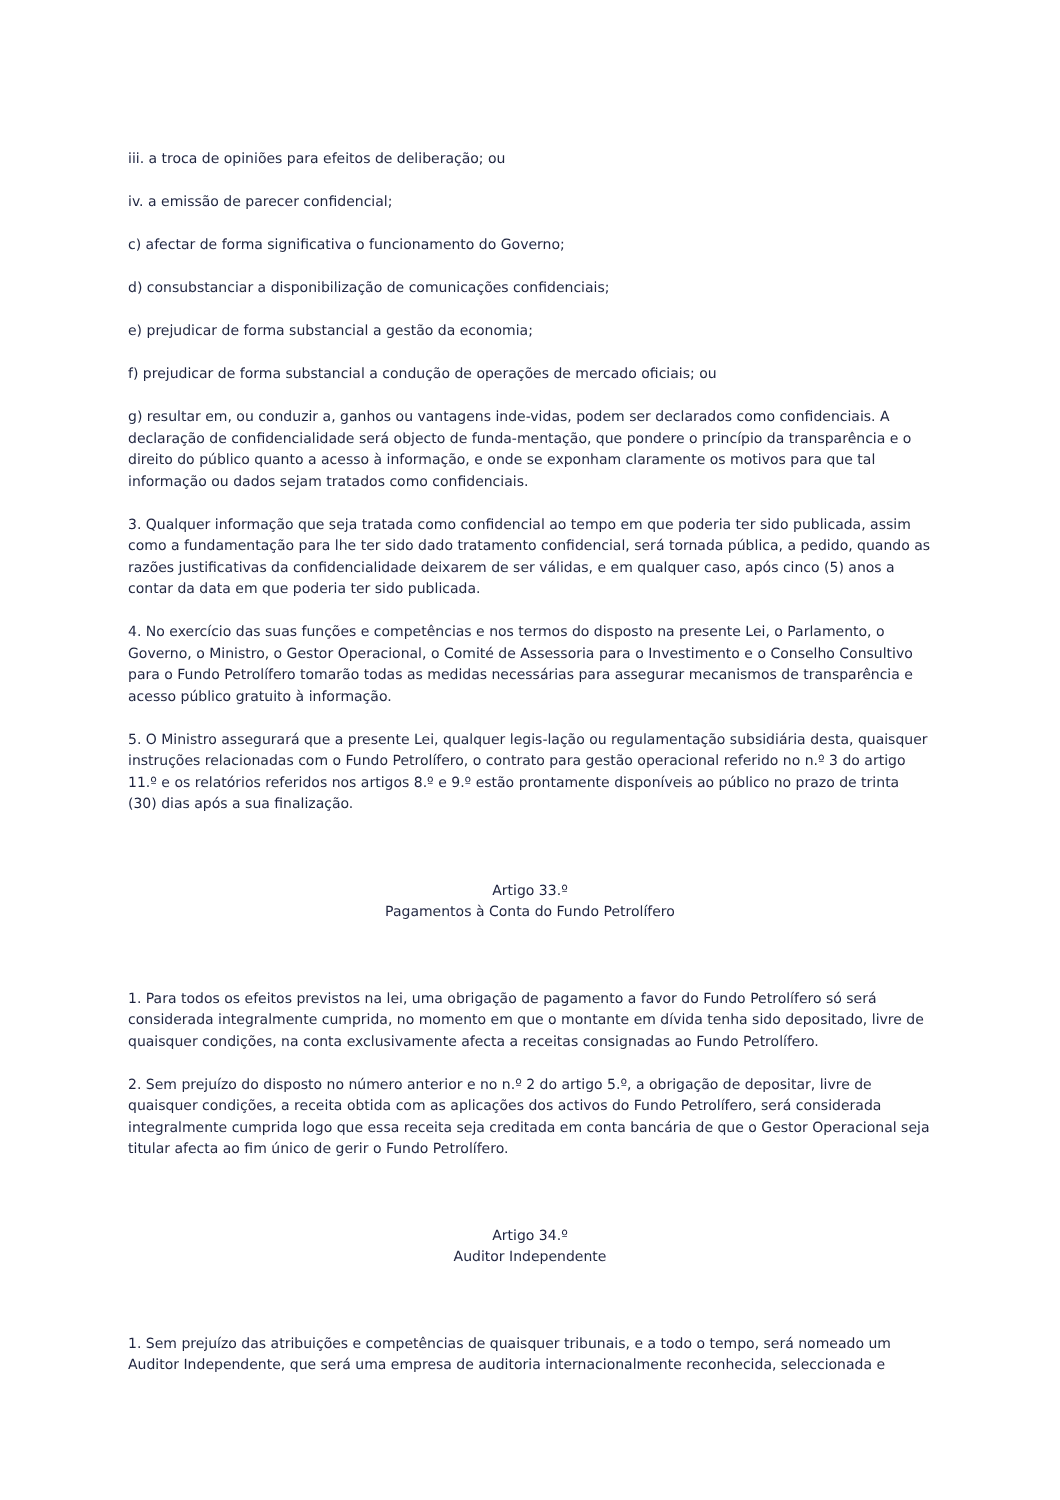iii. a troca de opiniões para efeitos de deliberação; ou
iv. a emissão de parecer confidencial;
c) afectar de forma significativa o funcionamento do Governo;
d) consubstanciar a disponibilização de comunicações confidenciais;
e) prejudicar de forma substancial a gestão da economia;
f) prejudicar de forma substancial a condução de operações de mercado oficiais; ou
g) resultar em, ou conduzir a, ganhos ou vantagens inde-vidas, podem ser declarados como confidenciais. A declaração de confidencialidade será objecto de funda-mentação, que pondere o princípio da transparência e o direito do público quanto a acesso à informação, e onde se exponham claramente os motivos para que tal informação ou dados sejam tratados como confidenciais.
3. Qualquer informação que seja tratada como confidencial ao tempo em que poderia ter sido publicada, assim como a fundamentação para lhe ter sido dado tratamento confidencial, será tornada pública, a pedido, quando as razões justificativas da confidencialidade deixarem de ser válidas, e em qualquer caso, após cinco (5) anos a contar da data em que poderia ter sido publicada.
4. No exercício das suas funções e competências e nos termos do disposto na presente Lei, o Parlamento, o Governo, o Ministro, o Gestor Operacional, o Comité de Assessoria para o Investimento e o Conselho Consultivo para o Fundo Petrolífero tomarão todas as medidas necessárias para assegurar mecanismos de transparência e acesso público gratuito à informação.
5. O Ministro assegurará que a presente Lei, qualquer legis-lação ou regulamentação subsidiária desta, quaisquer instruções relacionadas com o Fundo Petrolífero, o contrato para gestão operacional referido no n.º 3 do artigo 11.º e os relatórios referidos nos artigos 8.º e 9.º estão prontamente disponíveis ao público no prazo de trinta (30) dias após a sua finalização.
Artigo 33.º
Pagamentos à Conta do Fundo Petrolífero
1. Para todos os efeitos previstos na lei, uma obrigação de pagamento a favor do Fundo Petrolífero só será considerada integralmente cumprida, no momento em que o montante em dívida tenha sido depositado, livre de quaisquer condições, na conta exclusivamente afecta a receitas consignadas ao Fundo Petrolífero.
2. Sem prejuízo do disposto no número anterior e no n.º 2 do artigo 5.º, a obrigação de depositar, livre de quaisquer condições, a receita obtida com as aplicações dos activos do Fundo Petrolífero, será considerada integralmente cumprida logo que essa receita seja creditada em conta bancária de que o Gestor Operacional seja titular afecta ao fim único de gerir o Fundo Petrolífero.
Artigo 34.º
Auditor Independente
1. Sem prejuízo das atribuições e competências de quaisquer tribunais, e a todo o tempo, será nomeado um Auditor Independente, que será uma empresa de auditoria internacionalmente reconhecida, seleccionada e